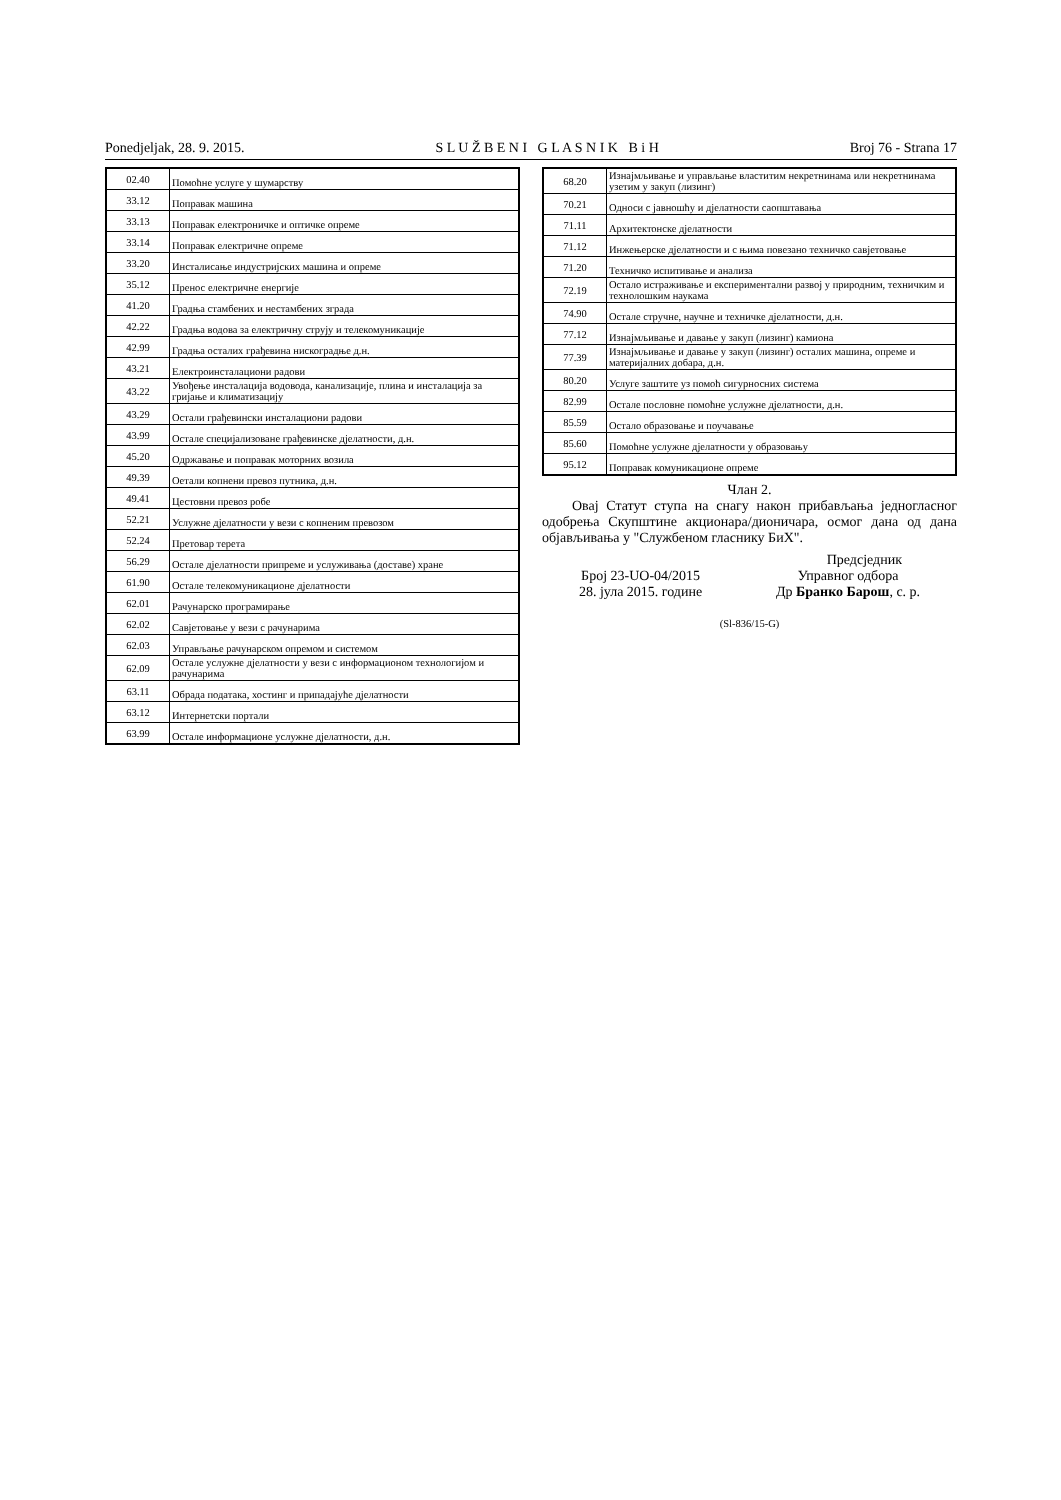Ponedjeljak, 28. 9. 2015. S L U Ž B E N I G L A S N I K B i H Broj 76 - Strana 17
| 02.40 | Помоћне услуге у шумарству |
| 33.12 | Поправак машина |
| 33.13 | Поправак електроничке и оптичке опреме |
| 33.14 | Поправак електричне опреме |
| 33.20 | Инсталисање индустријских машина и опреме |
| 35.12 | Пренос електричне енергије |
| 41.20 | Градња стамбених и нестамбених зграда |
| 42.22 | Градња водова за електричну струју и телекомуникације |
| 42.99 | Градња осталих грађевина нискоградње д.н. |
| 43.21 | Електроинсталациони радови |
| 43.22 | Увођење инсталација водовода, канализације, плина и инсталација за гријање и климатизацију |
| 43.29 | Остали грађевински инсталациони радови |
| 43.99 | Остале специјализоване грађевинске дјелатности, д.н. |
| 45.20 | Одржавање и поправак моторних возила |
| 49.39 | Оетали копнени превоз путника, д.н. |
| 49.41 | Цестовни превоз робе |
| 52.21 | Услужне дјелатности у вези с копненим превозом |
| 52.24 | Претовар терета |
| 56.29 | Остале дјелатности припреме и услуживања (доставе) хране |
| 61.90 | Остале телекомуникационе дјелатности |
| 62.01 | Рачунарско програмирање |
| 62.02 | Савјетовање у вези с рачунарима |
| 62.03 | Управљање рачунарском опремом и системом |
| 62.09 | Остале услужне дјелатности у вези с информационом технологијом и рачунарима |
| 63.11 | Обрада података, хостинг и припадајуће дјелатности |
| 63.12 | Интернетски портали |
| 63.99 | Остале информационе услужне дјелатности, д.н. |
| 68.20 | Изнајмљивање и управљање властитим некретнинама или некретнинама узетим у закуп (лизинг) |
| 70.21 | Односи с јавношћу и дјелатности саопштавања |
| 71.11 | Архитектонске дјелатности |
| 71.12 | Инжењерске дјелатности и с њима повезано техничко савјетовање |
| 71.20 | Техничко испитивање и анализа |
| 72.19 | Остало истраживање и експериментални развој у природним, техничким и технолошким наукама |
| 74.90 | Остале стручне, научне и техничке дјелатности, д.н. |
| 77.12 | Изнајмљивање и давање у закуп (лизинг) камиона |
| 77.39 | Изнајмљивање и давање у закуп (лизинг) осталих машина, опреме и материјалних добара, д.н. |
| 80.20 | Услуге заштите уз помоћ сигурносних система |
| 82.99 | Остале пословне помоћне услужне дјелатности, д.н. |
| 85.59 | Остало образовање и поучавање |
| 85.60 | Помоћне услужне дјелатности у образовању |
| 95.12 | Поправак комуникационе опреме |
Члан 2.
Овај Статут ступа на снагу након прибављања једногласног одобрења Скупштине акционара/дионичара, осмог дана од дана објављивања у "Службеном гласнику БиХ".
Предсједник
Број 23-UO-04/2015
28. јула 2015. године
Управног одбора
Др Бранко Барош, с. р.
(Sl-836/15-G)